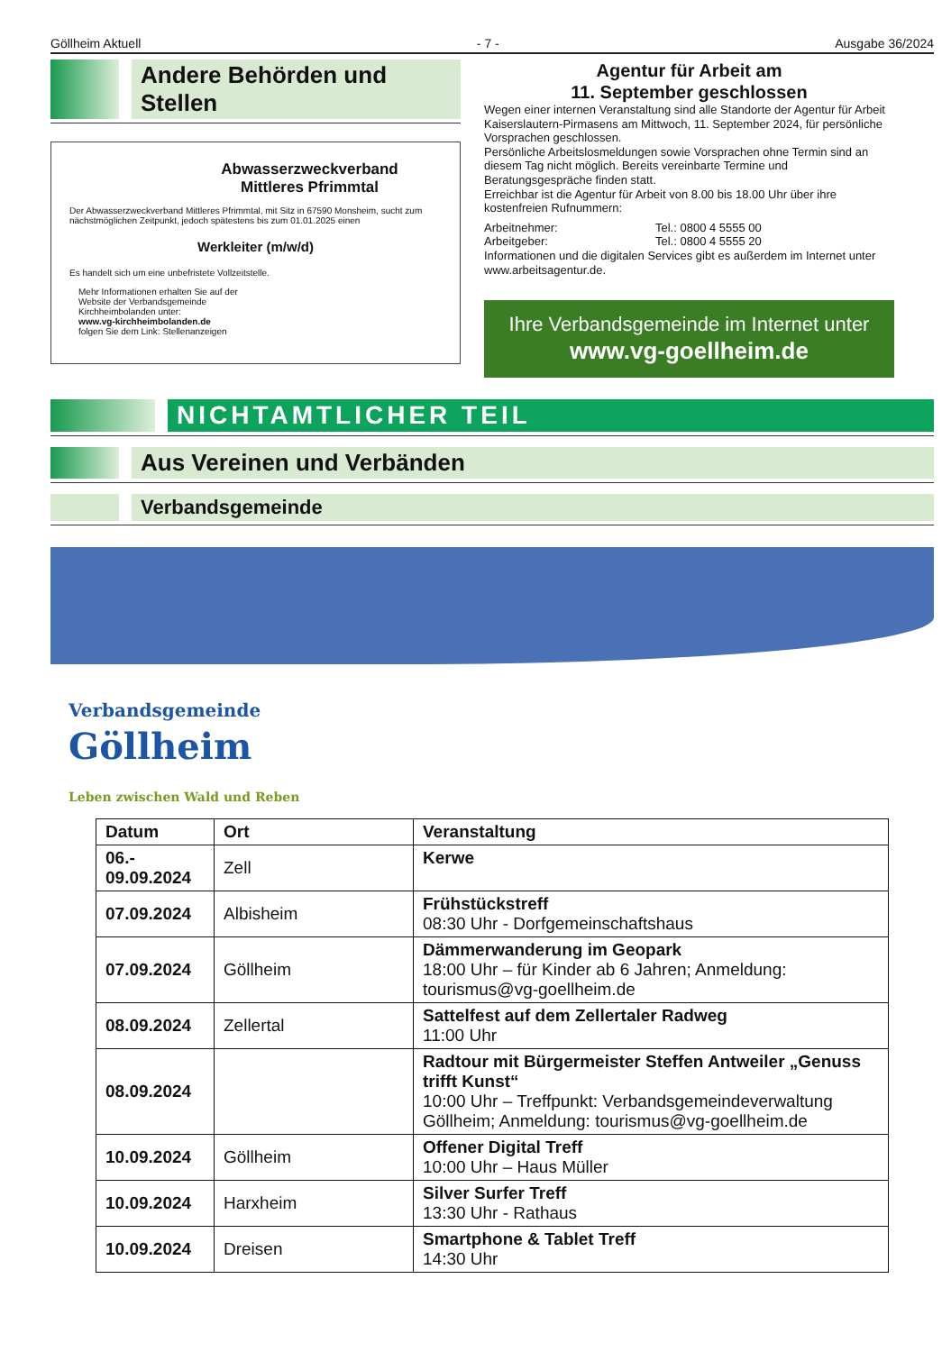Göllheim Aktuell - 7 - Ausgabe 36/2024
Andere Behörden und Stellen
Abwasserzweckverband
Mittleres Pfrimmtal
Der Abwasserzweckverband Mittleres Pfrimmtal, mit Sitz in 67590 Monsheim, sucht zum nächstmöglichen Zeitpunkt, jedoch spätestens bis zum 01.01.2025 einen
Werkleiter (m/w/d)
Es handelt sich um eine unbefristete Vollzeitstelle.
Mehr Informationen erhalten Sie auf der
Website der Verbandsgemeinde
Kirchheimbolanden unter:
www.vg-kirchheimbolanden.de
folgen Sie dem Link: Stellenanzeigen
Agentur für Arbeit am
11. September geschlossen
Wegen einer internen Veranstaltung sind alle Standorte der Agentur für Arbeit Kaiserslautern-Pirmasens am Mittwoch, 11. September 2024, für persönliche Vorsprachen geschlossen.
Persönliche Arbeitslosmeldungen sowie Vorsprachen ohne Termin sind an diesem Tag nicht möglich. Bereits vereinbarte Termine und Beratungsgespräche finden statt.
Erreichbar ist die Agentur für Arbeit von 8.00 bis 18.00 Uhr über ihre kostenfreien Rufnummern:
Arbeitnehmer: Tel.: 0800 4 5555 00
Arbeitgeber: Tel.: 0800 4 5555 20
Informationen und die digitalen Services gibt es außerdem im Internet unter www.arbeitsagentur.de.
Ihre Verbandsgemeinde im Internet unter
www.vg-goellheim.de
NICHTAMTLICHER TEIL
Aus Vereinen und Verbänden
Verbandsgemeinde
Verbandsgemeinde
Göllheim
Leben zwischen Wald und Reben
| Datum | Ort | Veranstaltung |
| --- | --- | --- |
| 06.- 09.09.2024 | Zell | Kerwe |
| 07.09.2024 | Albisheim | Frühstückstreff 08:30 Uhr - Dorfgemeinschaftshaus |
| 07.09.2024 | Göllheim | Dämmerwanderung im Geopark 18:00 Uhr – für Kinder ab 6 Jahren; Anmeldung: tourismus@vg-goellheim.de |
| 08.09.2024 | Zellertal | Sattelfest auf dem Zellertaler Radweg 11:00 Uhr |
| 08.09.2024 | | Radtour mit Bürgermeister Steffen Antweiler „Genuss trifft Kunst“ 10:00 Uhr – Treffpunkt: Verbandsgemeindeverwaltung Göllheim; Anmeldung: tourismus@vg-goellheim.de |
| 10.09.2024 | Göllheim | Offener Digital Treff 10:00 Uhr – Haus Müller |
| 10.09.2024 | Harxheim | Silver Surfer Treff 13:30 Uhr - Rathaus |
| 10.09.2024 | Dreisen | Smartphone & Tablet Treff 14:30 Uhr |